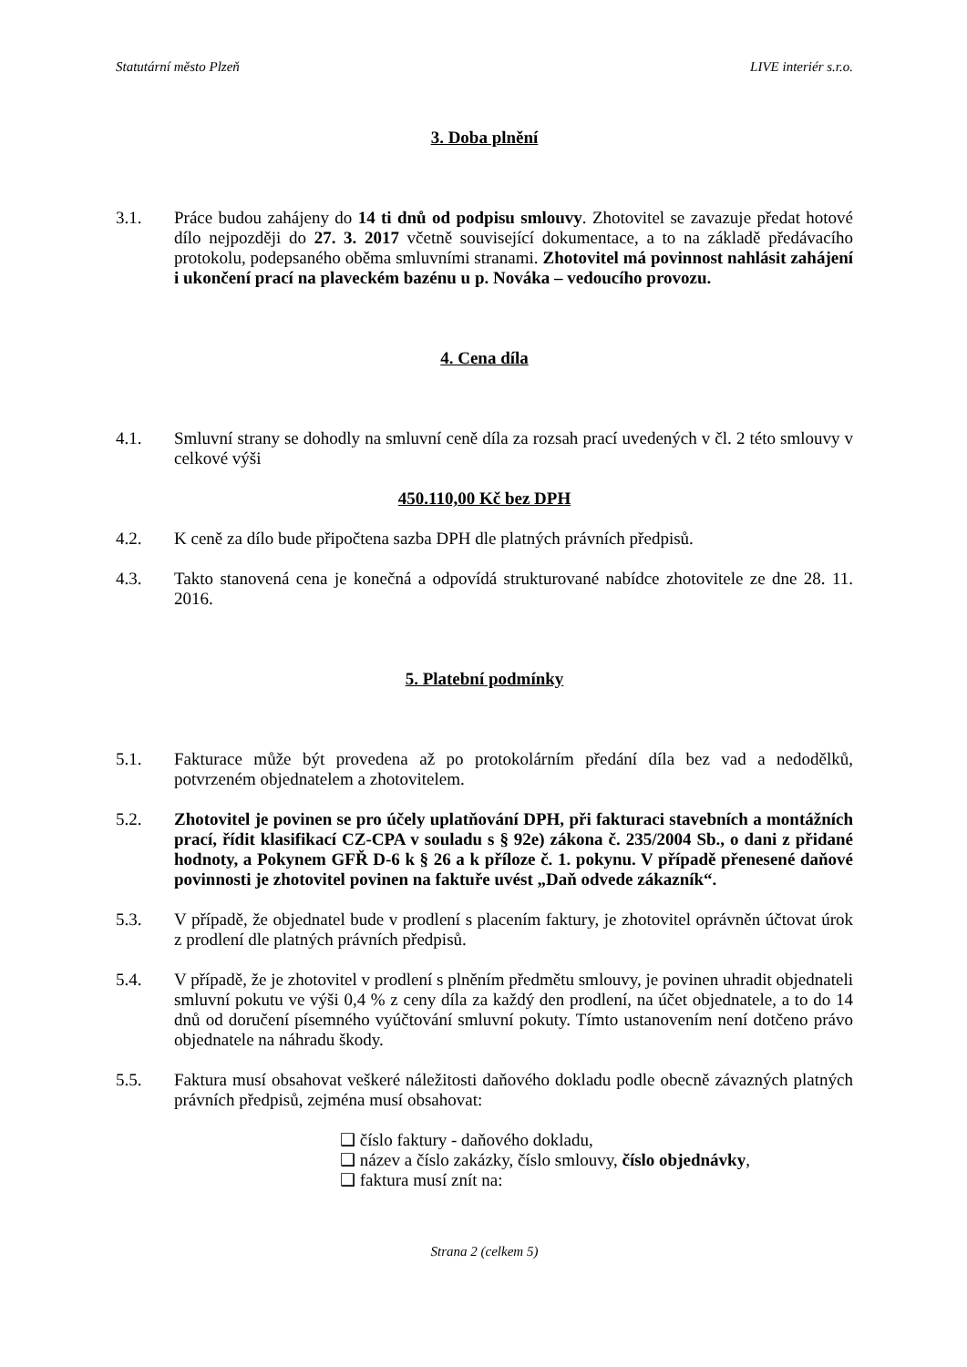Statutární město Plzeň LIVE interiér s.r.o.
3. Doba plnění
3.1. Práce budou zahájeny do 14 ti dnů od podpisu smlouvy. Zhotovitel se zavazuje předat hotové dílo nejpozději do 27. 3. 2017 včetně související dokumentace, a to na základě předávacího protokolu, podepsaného oběma smluvními stranami. Zhotovitel má povinnost nahlásit zahájení i ukončení prací na plaveckém bazénu u p. Nováka – vedoucího provozu.
4. Cena díla
4.1. Smluvní strany se dohodly na smluvní ceně díla za rozsah prací uvedených v čl. 2 této smlouvy v celkové výši
450.110,00 Kč bez DPH
4.2. K ceně za dílo bude připočtena sazba DPH dle platných právních předpisů.
4.3. Takto stanovená cena je konečná a odpovídá strukturované nabídce zhotovitele ze dne 28. 11. 2016.
5. Platební podmínky
5.1. Fakturace může být provedena až po protokolárním předání díla bez vad a nedodělků, potvrzeném objednatelem a zhotovitelem.
5.2. Zhotovitel je povinen se pro účely uplatňování DPH, při fakturaci stavebních a montážních prací, řídit klasifikací CZ-CPA v souladu s § 92e) zákona č. 235/2004 Sb., o dani z přidané hodnoty, a Pokynem GFŘ D-6 k § 26 a k příloze č. 1. pokynu. V případě přenesené daňové povinnosti je zhotovitel povinen na faktuře uvést „Daň odvede zákazník“.
5.3. V případě, že objednatel bude v prodlení s placením faktury, je zhotovitel oprávněn účtovat úrok z prodlení dle platných právních předpisů.
5.4. V případě, že je zhotovitel v prodlení s plněním předmětu smlouvy, je povinen uhradit objednateli smluvní pokutu ve výši 0,4 % z ceny díla za každý den prodlení, na účet objednatele, a to do 14 dnů od doručení písemného vyúčtování smluvní pokuty. Tímto ustanovením není dotčeno právo objednatele na náhradu škody.
5.5. Faktura musí obsahovat veškeré náležitosti daňového dokladu podle obecně závazných platných právních předpisů, zejména musí obsahovat:
❑ číslo faktury - daňového dokladu,
❑ název a číslo zakázky, číslo smlouvy, číslo objednávky,
❑ faktura musí znít na:
Strana 2 (celkem 5)